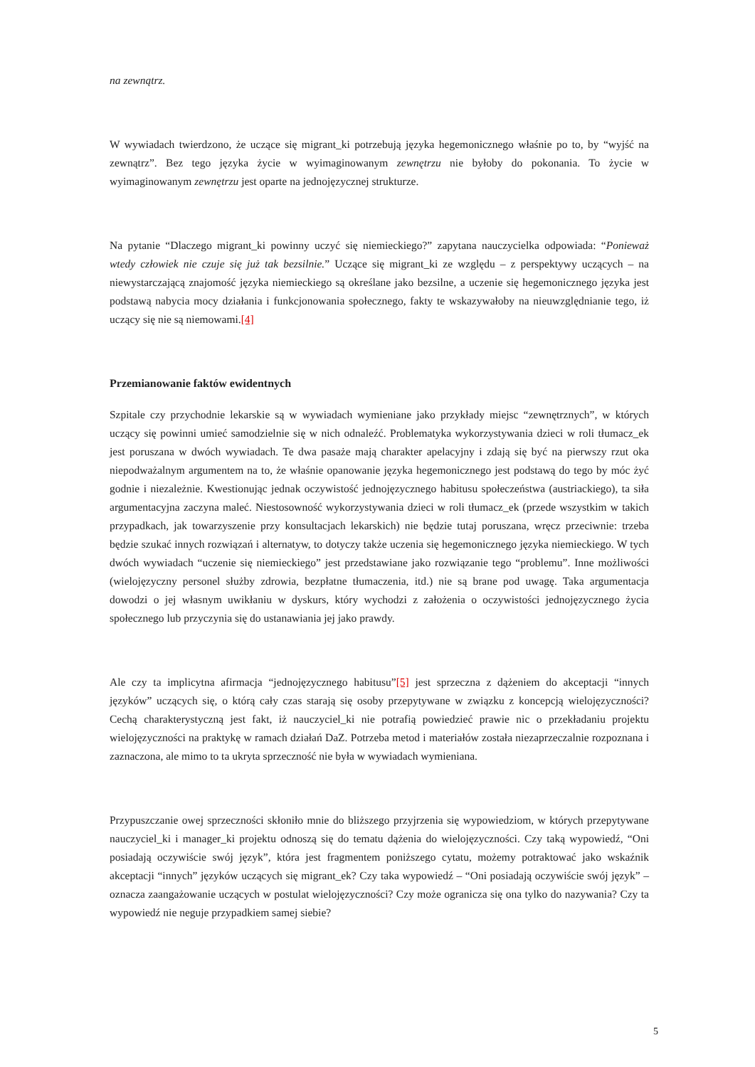na zewnątrz.
W wywiadach twierdzono, że uczące się migrant_ki potrzebują języka hegemonicznego właśnie po to, by “wyjść na zewnątrz”. Bez tego języka życie w wyimaginowanym zewnętrzu nie byłoby do pokonania. To życie w wyimaginowanym zewnętrzu jest oparte na jednojęzycznej strukturze.
Na pytanie “Dlaczego migrant_ki powinny uczyć się niemieckiego?” zapytana nauczycielka odpowiada: “Ponieważ wtedy człowiek nie czuje się już tak bezsilnie.” Uczące się migrant_ki ze względu – z perspektywy uczących – na niewystarczającą znajomość języka niemieckiego są określane jako bezsilne, a uczenie się hegemonicznego języka jest podstawą nabycia mocy działania i funkcjonowania społecznego, fakty te wskazywałoby na nieuwzględnianie tego, iż uczący się nie są niemowami.[4]
Przemianowanie faktów ewidentnych
Szpitale czy przychodnie lekarskie są w wywiadach wymieniane jako przykłady miejsc “zewnętrznych”, w których uczący się powinni umieć samodzielnie się w nich odnaleźć. Problematyka wykorzystywania dzieci w roli tłumacz_ek jest poruszana w dwóch wywiadach. Te dwa pasaże mają charakter apelacyjny i zdają się być na pierwszy rzut oka niepodważalnym argumentem na to, że właśnie opanowanie języka hegemonicznego jest podstawą do tego by móc żyć godnie i niezależnie. Kwestionując jednak oczywistość jednojęzycznego habitusu społeczeństwa (austriackiego), ta siła argumentacyjna zaczyna maleć. Niestosowność wykorzystywania dzieci w roli tłumacz_ek (przede wszystkim w takich przypadkach, jak towarzyszenie przy konsultacjach lekarskich) nie będzie tutaj poruszana, wręcz przeciwnie: trzeba będzie szukać innych rozwiązań i alternatyw, to dotyczy także uczenia się hegemonicznego języka niemieckiego. W tych dwóch wywiadach “uczenie się niemieckiego” jest przedstawiane jako rozwiązanie tego “problemu”. Inne możliwości (wielojęzyczny personel służby zdrowia, bezpłatne tłumaczenia, itd.) nie są brane pod uwagę. Taka argumentacja dowodzi o jej własnym uwikłaniu w dyskurs, który wychodzi z założenia o oczywistości jednojęzycznego życia społecznego lub przyczynia się do ustanawiania jej jako prawdy.
Ale czy ta implicytna afirmacja “jednojęzycznego habitusu”[5] jest sprzeczna z dążeniem do akceptacji “innych języków” uczących się, o którą cały czas starają się osoby przepytywane w związku z koncepcją wielojęzyczności? Cechą charakterystyczną jest fakt, iż nauczyciel_ki nie potrafią powiedzieć prawie nic o przekładaniu projektu wielojęzyczności na praktykę w ramach działań DaZ. Potrzeba metod i materiałów została niezaprzeczalnie rozpoznana i zaznaczona, ale mimo to ta ukryta sprzeczność nie była w wywiadach wymieniana.
Przypuszczanie owej sprzeczności skłoniło mnie do bliższego przyjrzenia się wypowiedziom, w których przepytywane nauczyciel_ki i manager_ki projektu odnoszą się do tematu dążenia do wielojęzyczności. Czy taką wypowiedź, “Oni posiadają oczywiście swój język”, która jest fragmentem poniższego cytatu, możemy potraktować jako wskaźnik akceptacji “innych” języków uczących się migrant_ek? Czy taka wypowiedź – “Oni posiadają oczywiście swój język” – oznacza zaangażowanie uczących w postulat wielojęzyczności? Czy może ogranicza się ona tylko do nazywania? Czy ta wypowiedź nie neguje przypadkiem samej siebie?
5